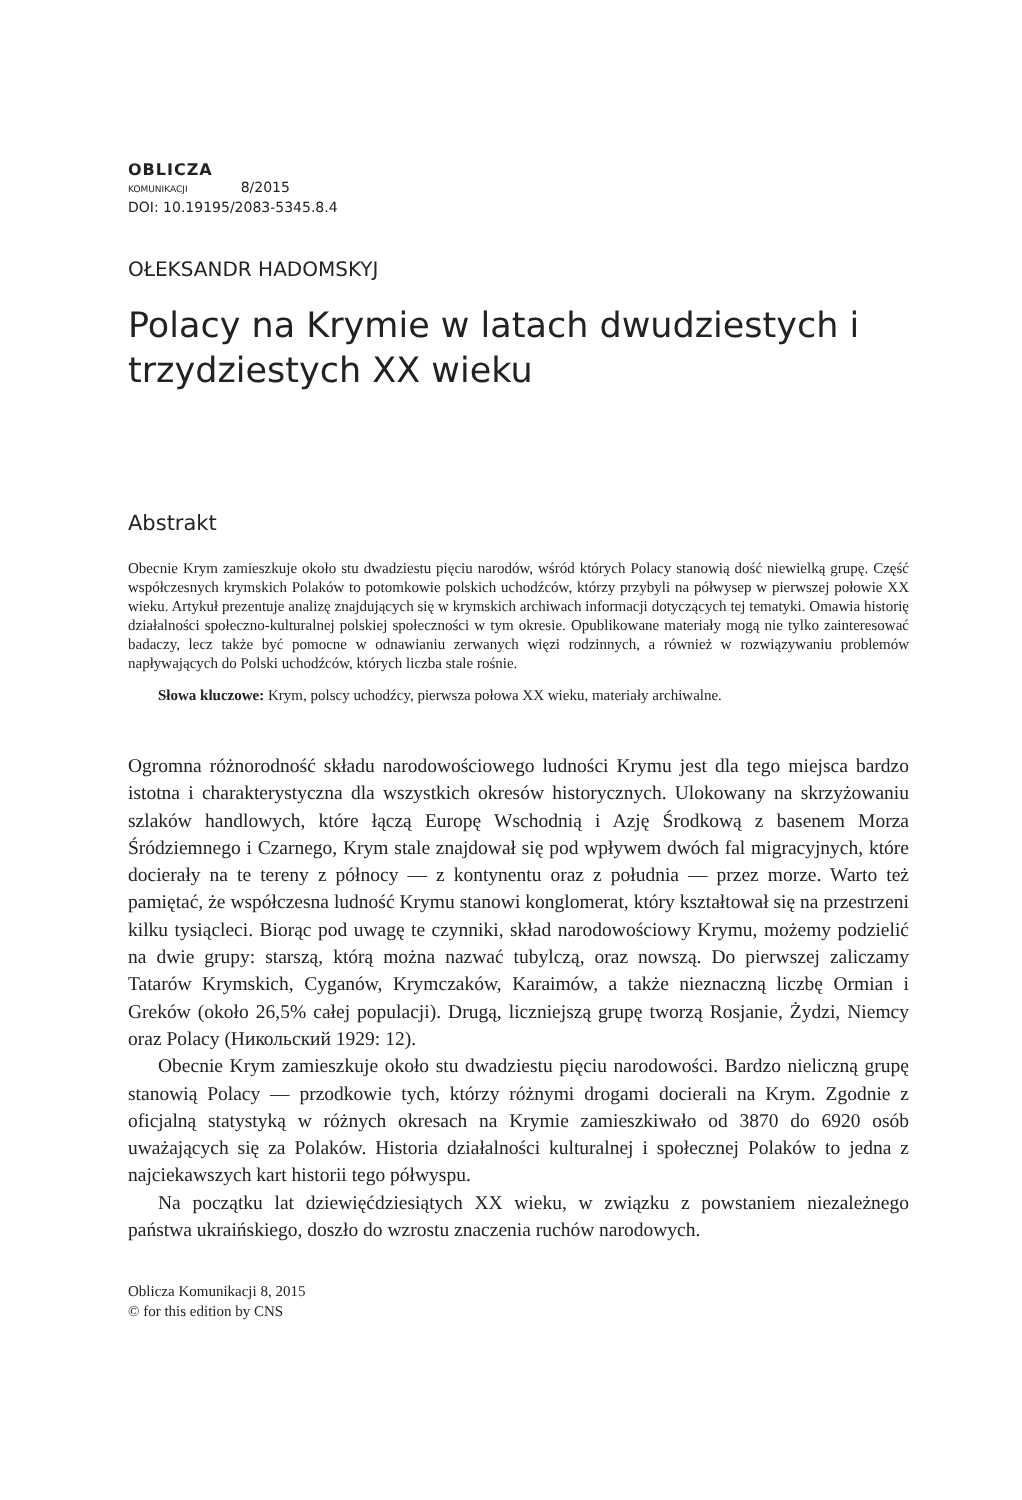OBLICZA
KOMUNIKACJI 8/2015
DOI: 10.19195/2083-5345.8.4
OŁEKSANDR HADOMSKYJ
Polacy na Krymie w latach dwudziestych i trzydziestych XX wieku
Abstrakt
Obecnie Krym zamieszkuje około stu dwadziestu pięciu narodów, wśród których Polacy stanowią dość niewielką grupę. Część współczesnych krymskich Polaków to potomkowie polskich uchodźców, którzy przybyli na półwysep w pierwszej połowie XX wieku. Artykuł prezentuje analizę znajdujących się w krymskich archiwach informacji dotyczących tej tematyki. Omawia historię działalności społeczno-kulturalnej polskiej społeczności w tym okresie. Opublikowane materiały mogą nie tylko zainteresować badaczy, lecz także być pomocne w odnawianiu zerwanych więzi rodzinnych, a również w rozwiązywaniu problemów napływających do Polski uchodźców, których liczba stale rośnie.
Słowa kluczowe: Krym, polscy uchodźcy, pierwsza połowa XX wieku, materiały archiwalne.
Ogromna różnorodność składu narodowościowego ludności Krymu jest dla tego miejsca bardzo istotna i charakterystyczna dla wszystkich okresów historycznych. Ulokowany na skrzyżowaniu szlaków handlowych, które łączą Europę Wschodnią i Azję Środkową z basenem Morza Śródziemnego i Czarnego, Krym stale znajdował się pod wpływem dwóch fal migracyjnych, które docierały na te tereny z północy — z kontynentu oraz z południa — przez morze. Warto też pamiętać, że współczesna ludność Krymu stanowi konglomerat, który kształtował się na przestrzeni kilku tysiącleci. Biorąc pod uwagę te czynniki, skład narodowościowy Krymu, możemy podzielić na dwie grupy: starszą, którą można nazwać tubylczą, oraz nowszą. Do pierwszej zaliczamy Tatarów Krymskich, Cyganów, Krymczaków, Karaimów, a także nieznaczną liczbę Ormian i Greków (około 26,5% całej populacji). Drugą, liczniejszą grupę tworzą Rosjanie, Żydzi, Niemcy oraz Polacy (Никольский 1929: 12).
Obecnie Krym zamieszkuje około stu dwadziestu pięciu narodowości. Bardzo nieliczną grupę stanowią Polacy — przodkowie tych, którzy różnymi drogami docierali na Krym. Zgodnie z oficjalną statystyką w różnych okresach na Krymie zamieszkiwało od 3870 do 6920 osób uważających się za Polaków. Historia działalności kulturalnej i społecznej Polaków to jedna z najciekawszych kart historii tego półwyspu.
Na początku lat dziewięćdziesiątych XX wieku, w związku z powstaniem niezależnego państwa ukraińskiego, doszło do wzrostu znaczenia ruchów narodowych.
Oblicza Komunikacji 8, 2015
© for this edition by CNS